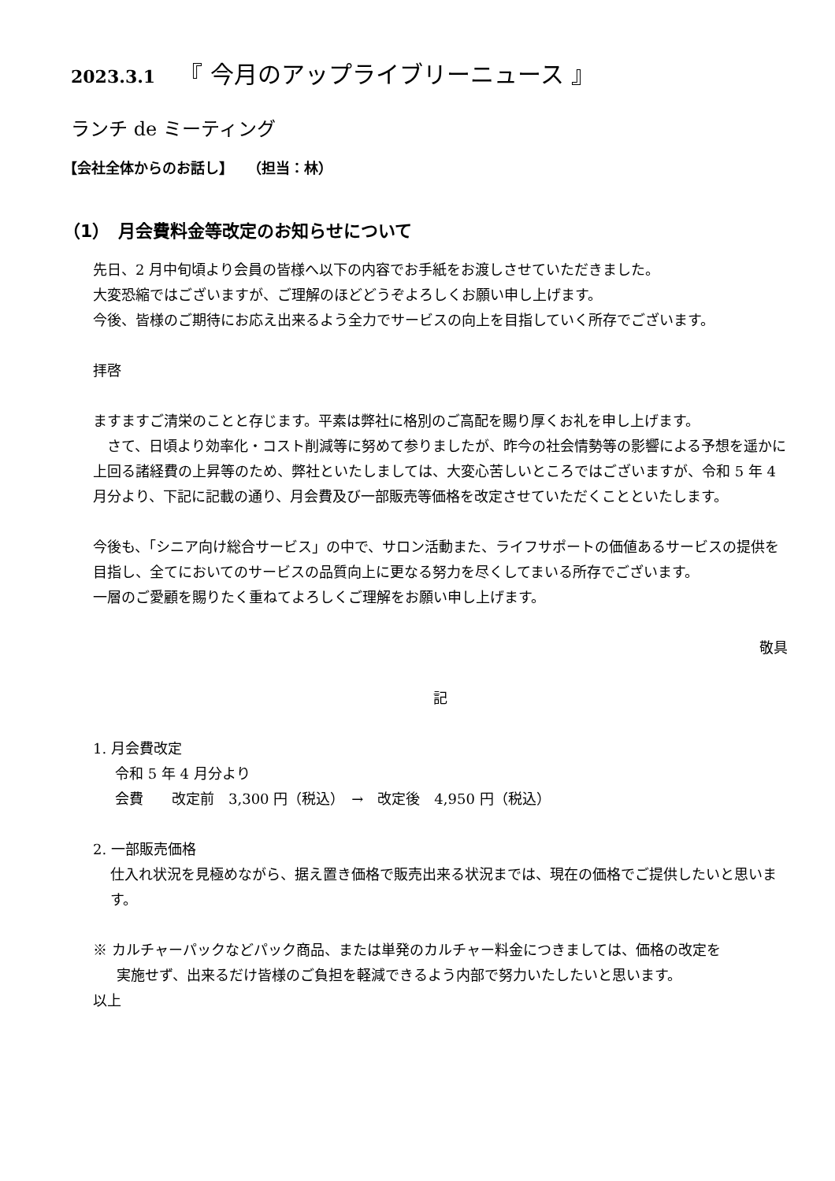2023.3.1 『 今月のアップライブリーニュース 』
ランチ de ミーティング
【会社全体からのお話し】　　（担当：林）
（1）　月会費料金等改定のお知らせについて
先日、2 月中旬頃より会員の皆様へ以下の内容でお手紙をお渡しさせていただきました。
大変恐縮ではございますが、ご理解のほどどうぞよろしくお願い申し上げます。
今後、皆様のご期待にお応え出来るよう全力でサービスの向上を目指していく所存でございます。
拝啓
ますますご清栄のことと存じます。平素は弊社に格別のご高配を賜り厚くお礼を申し上げます。
　さて、日頃より効率化・コスト削減等に努めて参りましたが、昨今の社会情勢等の影響による予想を遥かに上回る諸経費の上昇等のため、弊社といたしましては、大変心苦しいところではございますが、令和 5 年 4 月分より、下記に記載の通り、月会費及び一部販売等価格を改定させていただくことといたします。
今後も、「シニア向け総合サービス」の中で、サロン活動また、ライフサポートの価値あるサービスの提供を目指し、全てにおいてのサービスの品質向上に更なる努力を尽くしてまいる所存でございます。
一層のご愛顧を賜りたく重ねてよろしくご理解をお願い申し上げます。
敬具
記
1. 月会費改定
令和 5 年 4 月分より
会費　　改定前　3,300 円（税込）　→　改定後　4,950 円（税込）
2. 一部販売価格
仕入れ状況を見極めながら、据え置き価格で販売出来る状況までは、現在の価格でご提供したいと思います。
※ カルチャーパックなどパック商品、または単発のカルチャー料金につきましては、価格の改定を
実施せず、出来るだけ皆様のご負担を軽減できるよう内部で努力いたしたいと思います。
以上